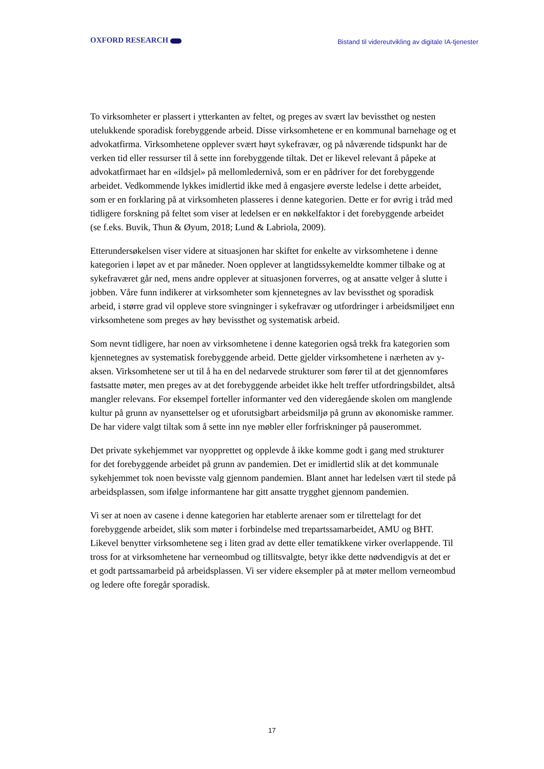OXFORD RESEARCH
Bistand til videreutvikling av digitale IA-tjenester
To virksomheter er plassert i ytterkanten av feltet, og preges av svært lav bevissthet og nesten utelukkende sporadisk forebyggende arbeid. Disse virksomhetene er en kommunal barnehage og et advokatfirma. Virksomhetene opplever svært høyt sykefravær, og på nåværende tidspunkt har de verken tid eller ressurser til å sette inn forebyggende tiltak. Det er likevel relevant å påpeke at advokatfirmaet har en «ildsjel» på mellomledernivå, som er en pådriver for det forebyggende arbeidet. Vedkommende lykkes imidlertid ikke med å engasjere øverste ledelse i dette arbeidet, som er en forklaring på at virksomheten plasseres i denne kategorien. Dette er for øvrig i tråd med tidligere forskning på feltet som viser at ledelsen er en nøkkelfaktor i det forebyggende arbeidet (se f.eks. Buvik, Thun & Øyum, 2018; Lund & Labriola, 2009).
Etterundersøkelsen viser videre at situasjonen har skiftet for enkelte av virksomhetene i denne kategorien i løpet av et par måneder. Noen opplever at langtidssykemeldte kommer tilbake og at sykefraværet går ned, mens andre opplever at situasjonen forverres, og at ansatte velger å slutte i jobben. Våre funn indikerer at virksomheter som kjennetegnes av lav bevissthet og sporadisk arbeid, i større grad vil oppleve store svingninger i sykefravær og utfordringer i arbeidsmiljøet enn virksomhetene som preges av høy bevissthet og systematisk arbeid.
Som nevnt tidligere, har noen av virksomhetene i denne kategorien også trekk fra kategorien som kjennetegnes av systematisk forebyggende arbeid. Dette gjelder virksomhetene i nærheten av y-aksen. Virksomhetene ser ut til å ha en del nedarvede strukturer som fører til at det gjennomføres fastsatte møter, men preges av at det forebyggende arbeidet ikke helt treffer utfordringsbildet, altså mangler relevans. For eksempel forteller informanter ved den videregående skolen om manglende kultur på grunn av nyansettelser og et uforutsigbart arbeidsmiljø på grunn av økonomiske rammer. De har videre valgt tiltak som å sette inn nye møbler eller forfriskninger på pauserommet.
Det private sykehjemmet var nyopprettet og opplevde å ikke komme godt i gang med strukturer for det forebyggende arbeidet på grunn av pandemien. Det er imidlertid slik at det kommunale sykehjemmet tok noen bevisste valg gjennom pandemien. Blant annet har ledelsen vært til stede på arbeidsplassen, som ifølge informantene har gitt ansatte trygghet gjennom pandemien.
Vi ser at noen av casene i denne kategorien har etablerte arenaer som er tilrettelagt for det forebyggende arbeidet, slik som møter i forbindelse med trepartssamarbeidet, AMU og BHT. Likevel benytter virksomhetene seg i liten grad av dette eller tematikkene virker overlappende. Til tross for at virksomhetene har verneombud og tillitsvalgte, betyr ikke dette nødvendigvis at det er et godt partssamarbeid på arbeidsplassen. Vi ser videre eksempler på at møter mellom verneombud og ledere ofte foregår sporadisk.
17